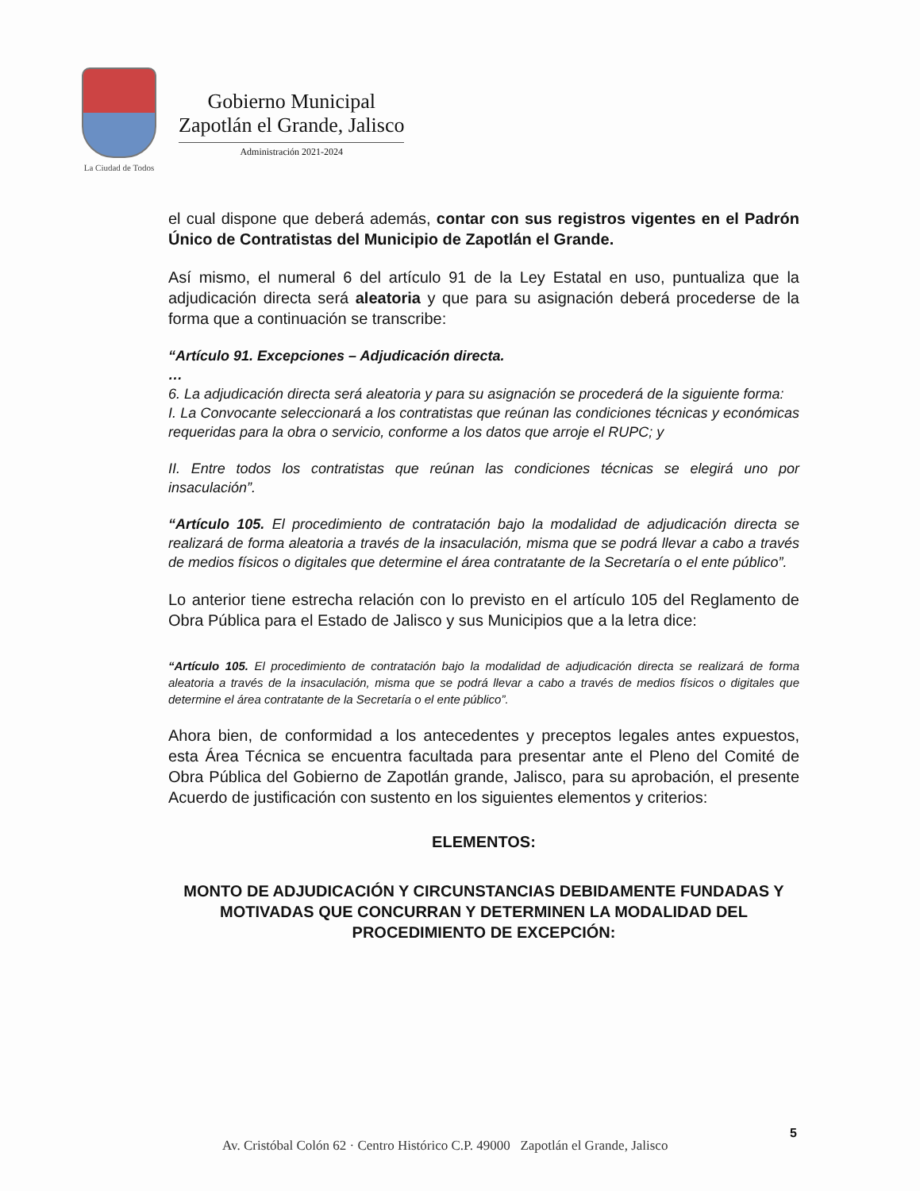La Ciudad de Todos
Gobierno Municipal
Zapotlán el Grande, Jalisco
Administración 2021-2024
el cual dispone que deberá además, contar con sus registros vigentes en el Padrón Único de Contratistas del Municipio de Zapotlán el Grande.
Así mismo, el numeral 6 del artículo 91 de la Ley Estatal en uso, puntualiza que la adjudicación directa será aleatoria y que para su asignación deberá procederse de la forma que a continuación se transcribe:
“Artículo 91. Excepciones – Adjudicación directa.
…
6. La adjudicación directa será aleatoria y para su asignación se procederá de la siguiente forma:
I. La Convocante seleccionará a los contratistas que reúnan las condiciones técnicas y económicas requeridas para la obra o servicio, conforme a los datos que arroje el RUPC; y
II. Entre todos los contratistas que reúnan las condiciones técnicas se elegirá uno por insaculación”.
“Artículo 105. El procedimiento de contratación bajo la modalidad de adjudicación directa se realizará de forma aleatoria a través de la insaculación, misma que se podrá llevar a cabo a través de medios físicos o digitales que determine el área contratante de la Secretaría o el ente público”.
Lo anterior tiene estrecha relación con lo previsto en el artículo 105 del Reglamento de Obra Pública para el Estado de Jalisco y sus Municipios que a la letra dice:
“Artículo 105. El procedimiento de contratación bajo la modalidad de adjudicación directa se realizará de forma aleatoria a través de la insaculación, misma que se podrá llevar a cabo a través de medios físicos o digitales que determine el área contratante de la Secretaría o el ente público”.
Ahora bien, de conformidad a los antecedentes y preceptos legales antes expuestos, esta Área Técnica se encuentra facultada para presentar ante el Pleno del Comité de Obra Pública del Gobierno de Zapotlán grande, Jalisco, para su aprobación, el presente Acuerdo de justificación con sustento en los siguientes elementos y criterios:
ELEMENTOS:
MONTO DE ADJUDICACIÓN Y CIRCUNSTANCIAS DEBIDAMENTE FUNDADAS Y MOTIVADAS QUE CONCURRAN Y DETERMINEN LA MODALIDAD DEL PROCEDIMIENTO DE EXCEPCIÓN:
5
Av. Cristóbal Colón 62 · Centro Histórico C.P. 49000 Zapotlán el Grande, Jalisco